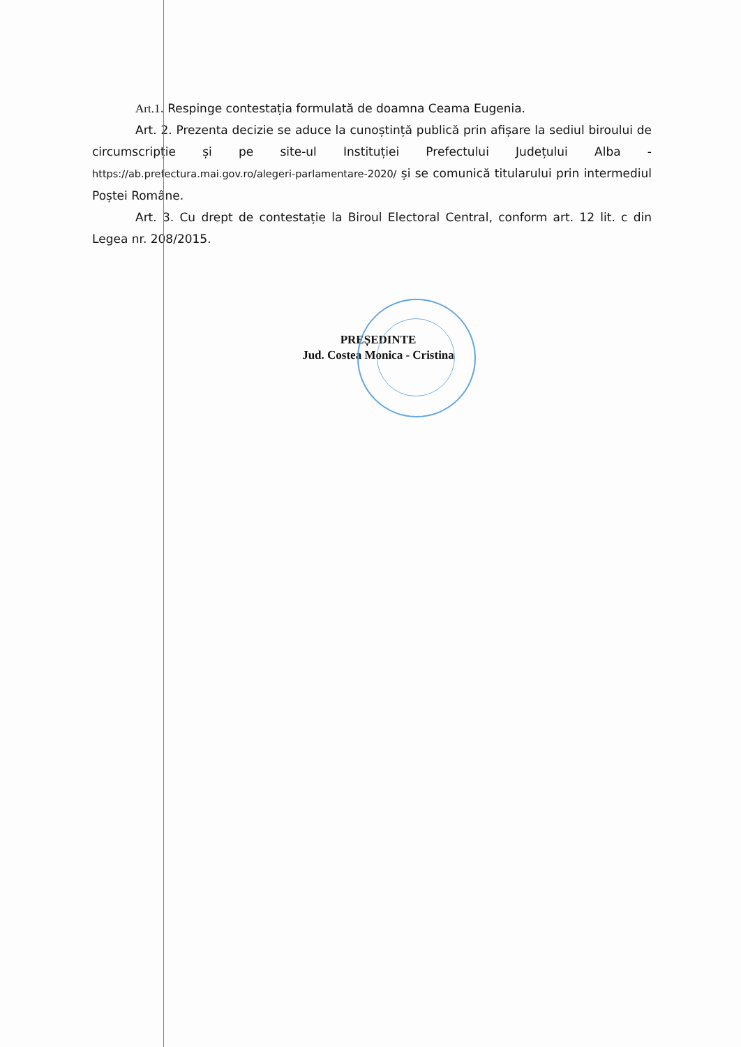Art.1. Respinge contestația formulată de doamna Ceama Eugenia.
Art. 2. Prezenta decizie se aduce la cunoștință publică prin afișare la sediul biroului de circumscripție și pe site-ul Instituției Prefectului Județului Alba - https://ab.prefectura.mai.gov.ro/alegeri-parlamentare-2020/ și se comunică titularului prin intermediul Poștei Române.
Art. 3. Cu drept de contestație la Biroul Electoral Central, conform art. 12 lit. c din Legea nr. 208/2015.
PREȘEDINTE
Jud. Costea Monica - Cristina